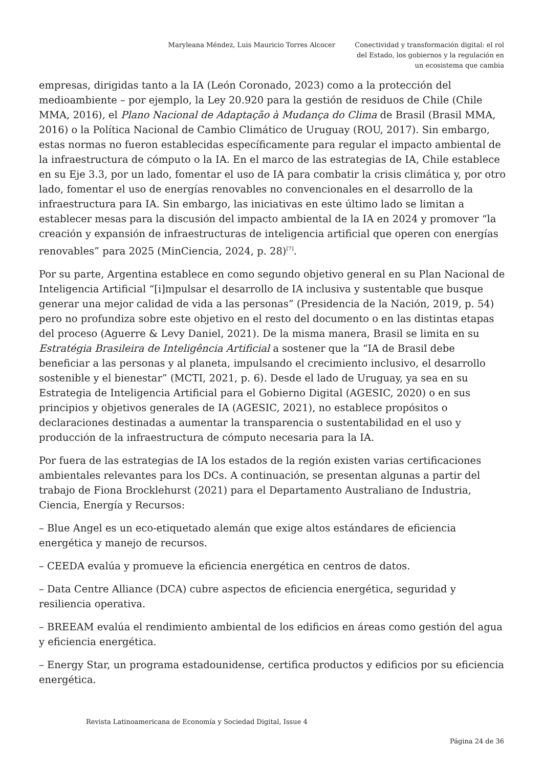Maryleana Méndez, Luis Mauricio Torres Alcocer
Conectividad y transformación digital: el rol del Estado, los gobiernos y la regulación en un ecosistema que cambia
empresas, dirigidas tanto a la IA (León Coronado, 2023) como a la protección del medioambiente – por ejemplo, la Ley 20.920 para la gestión de residuos de Chile (Chile MMA, 2016), el Plano Nacional de Adaptação à Mudança do Clima de Brasil (Brasil MMA, 2016) o la Política Nacional de Cambio Climático de Uruguay (ROU, 2017). Sin embargo, estas normas no fueron establecidas específicamente para regular el impacto ambiental de la infraestructura de cómputo o la IA. En el marco de las estrategias de IA, Chile establece en su Eje 3.3, por un lado, fomentar el uso de IA para combatir la crisis climática y, por otro lado, fomentar el uso de energías renovables no convencionales en el desarrollo de la infraestructura para IA. Sin embargo, las iniciativas en este último lado se limitan a establecer mesas para la discusión del impacto ambiental de la IA en 2024 y promover “la creación y expansión de infraestructuras de inteligencia artificial que operen con energías renovables” para 2025 (MinCiencia, 2024, p. 28)<sup>[7]</sup>.
Por su parte, Argentina establece en como segundo objetivo general en su Plan Nacional de Inteligencia Artificial “[i]mpulsar el desarrollo de IA inclusiva y sustentable que busque generar una mejor calidad de vida a las personas” (Presidencia de la Nación, 2019, p. 54) pero no profundiza sobre este objetivo en el resto del documento o en las distintas etapas del proceso (Aguerre & Levy Daniel, 2021). De la misma manera, Brasil se limita en su Estratégia Brasileira de Inteligência Artificial a sostener que la “IA de Brasil debe beneficiar a las personas y al planeta, impulsando el crecimiento inclusivo, el desarrollo sostenible y el bienestar” (MCTI, 2021, p. 6). Desde el lado de Uruguay, ya sea en su Estrategia de Inteligencia Artificial para el Gobierno Digital (AGESIC, 2020) o en sus principios y objetivos generales de IA (AGESIC, 2021), no establece propósitos o declaraciones destinadas a aumentar la transparencia o sustentabilidad en el uso y producción de la infraestructura de cómputo necesaria para la IA.
Por fuera de las estrategias de IA los estados de la región existen varias certificaciones ambientales relevantes para los DCs. A continuación, se presentan algunas a partir del trabajo de Fiona Brocklehurst (2021) para el Departamento Australiano de Industria, Ciencia, Energía y Recursos:
– Blue Angel es un eco-etiquetado alemán que exige altos estándares de eficiencia energética y manejo de recursos.
– CEEDA evalúa y promueve la eficiencia energética en centros de datos.
– Data Centre Alliance (DCA) cubre aspectos de eficiencia energética, seguridad y resiliencia operativa.
– BREEAM evalúa el rendimiento ambiental de los edificios en áreas como gestión del agua y eficiencia energética.
– Energy Star, un programa estadounidense, certifica productos y edificios por su eficiencia energética.
Revista Latinoamericana de Economía y Sociedad Digital, Issue 4
Página 24 de 36